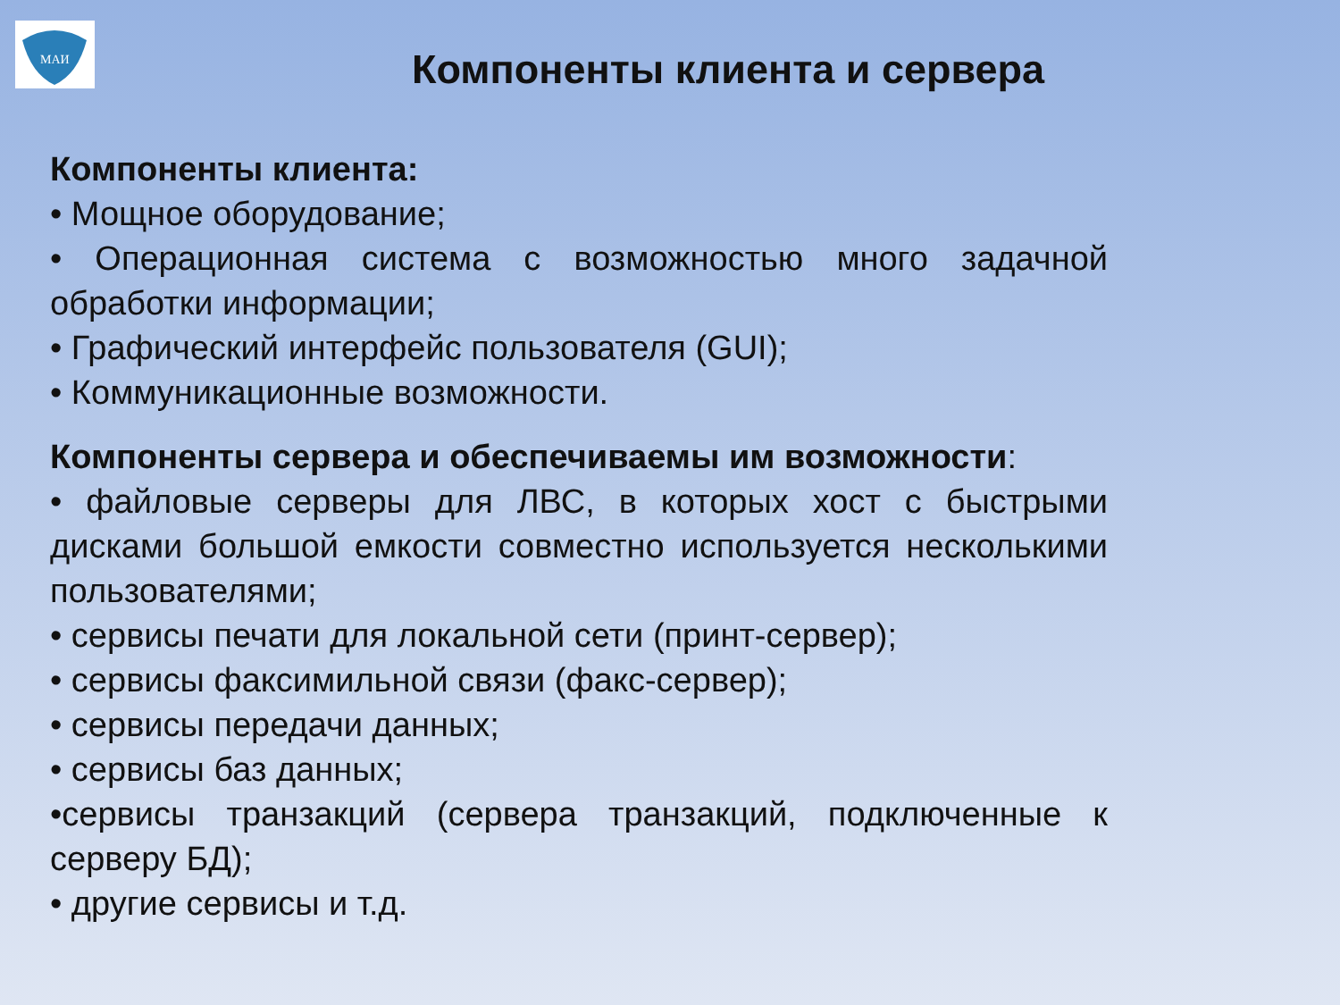МАИ
Компоненты клиента и сервера
Компоненты клиента:
• Мощное оборудование;
• Операционная система с возможностью много задачной обработки информации;
• Графический интерфейс пользователя (GUI);
• Коммуникационные возможности.
Компоненты сервера и обеспечиваемы им возможности:
• файловые серверы для ЛВС, в которых хост с быстрыми дисками большой емкости совместно используется несколькими пользователями;
• сервисы печати для локальной сети (принт-сервер);
• сервисы факсимильной связи (факс-сервер);
• сервисы передачи данных;
• сервисы баз данных;
•сервисы транзакций (сервера транзакций, подключенные к серверу БД);
• другие сервисы и т.д.